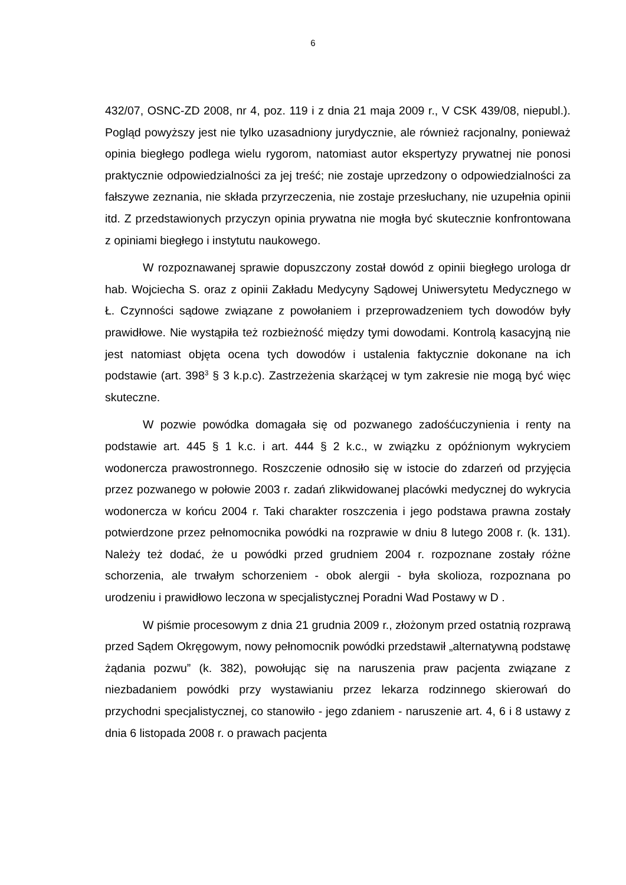6
432/07, OSNC-ZD 2008, nr 4, poz. 119 i z dnia 21 maja 2009 r., V CSK 439/08, niepubl.). Pogląd powyższy jest nie tylko uzasadniony jurydycznie, ale również racjonalny, ponieważ opinia biegłego podlega wielu rygorom, natomiast autor ekspertyzy prywatnej nie ponosi praktycznie odpowiedzialności za jej treść; nie zostaje uprzedzony o odpowiedzialności za fałszywe zeznania, nie składa przyrzeczenia, nie zostaje przesłuchany, nie uzupełnia opinii itd. Z przedstawionych przyczyn opinia prywatna nie mogła być skutecznie konfrontowana z opiniami biegłego i instytutu naukowego.
W rozpoznawanej sprawie dopuszczony został dowód z opinii biegłego urologa dr hab. Wojciecha S. oraz z opinii Zakładu Medycyny Sądowej Uniwersytetu Medycznego w Ł. Czynności sądowe związane z powołaniem i przeprowadzeniem tych dowodów były prawidłowe. Nie wystąpiła też rozbieżność między tymi dowodami. Kontrolą kasacyjną nie jest natomiast objęta ocena tych dowodów i ustalenia faktycznie dokonane na ich podstawie (art. 398<sup>3</sup> § 3 k.p.c). Zastrzeżenia skarżącej w tym zakresie nie mogą być więc skuteczne.
W pozwie powódka domagała się od pozwanego zadośćuczynienia i renty na podstawie art. 445 § 1 k.c. i art. 444 § 2 k.c., w związku z opóźnionym wykryciem wodonercza prawostronnego. Roszczenie odnosiło się w istocie do zdarzeń od przyjęcia przez pozwanego w połowie 2003 r. zadań zlikwidowanej placówki medycznej do wykrycia wodonercza w końcu 2004 r. Taki charakter roszczenia i jego podstawa prawna zostały potwierdzone przez pełnomocnika powódki na rozprawie w dniu 8 lutego 2008 r. (k. 131). Należy też dodać, że u powódki przed grudniem 2004 r. rozpoznane zostały różne schorzenia, ale trwałym schorzeniem - obok alergii - była skolioza, rozpoznana po urodzeniu i prawidłowo leczona w specjalistycznej Poradni Wad Postawy w D .
W piśmie procesowym z dnia 21 grudnia 2009 r., złożonym przed ostatnią rozprawą przed Sądem Okręgowym, nowy pełnomocnik powódki przedstawił „alternatywną podstawę żądania pozwu” (k. 382), powołując się na naruszenia praw pacjenta związane z niezbadaniem powódki przy wystawianiu przez lekarza rodzinnego skierowań do przychodni specjalistycznej, co stanowiło - jego zdaniem - naruszenie art. 4, 6 i 8 ustawy z dnia 6 listopada 2008 r. o prawach pacjenta